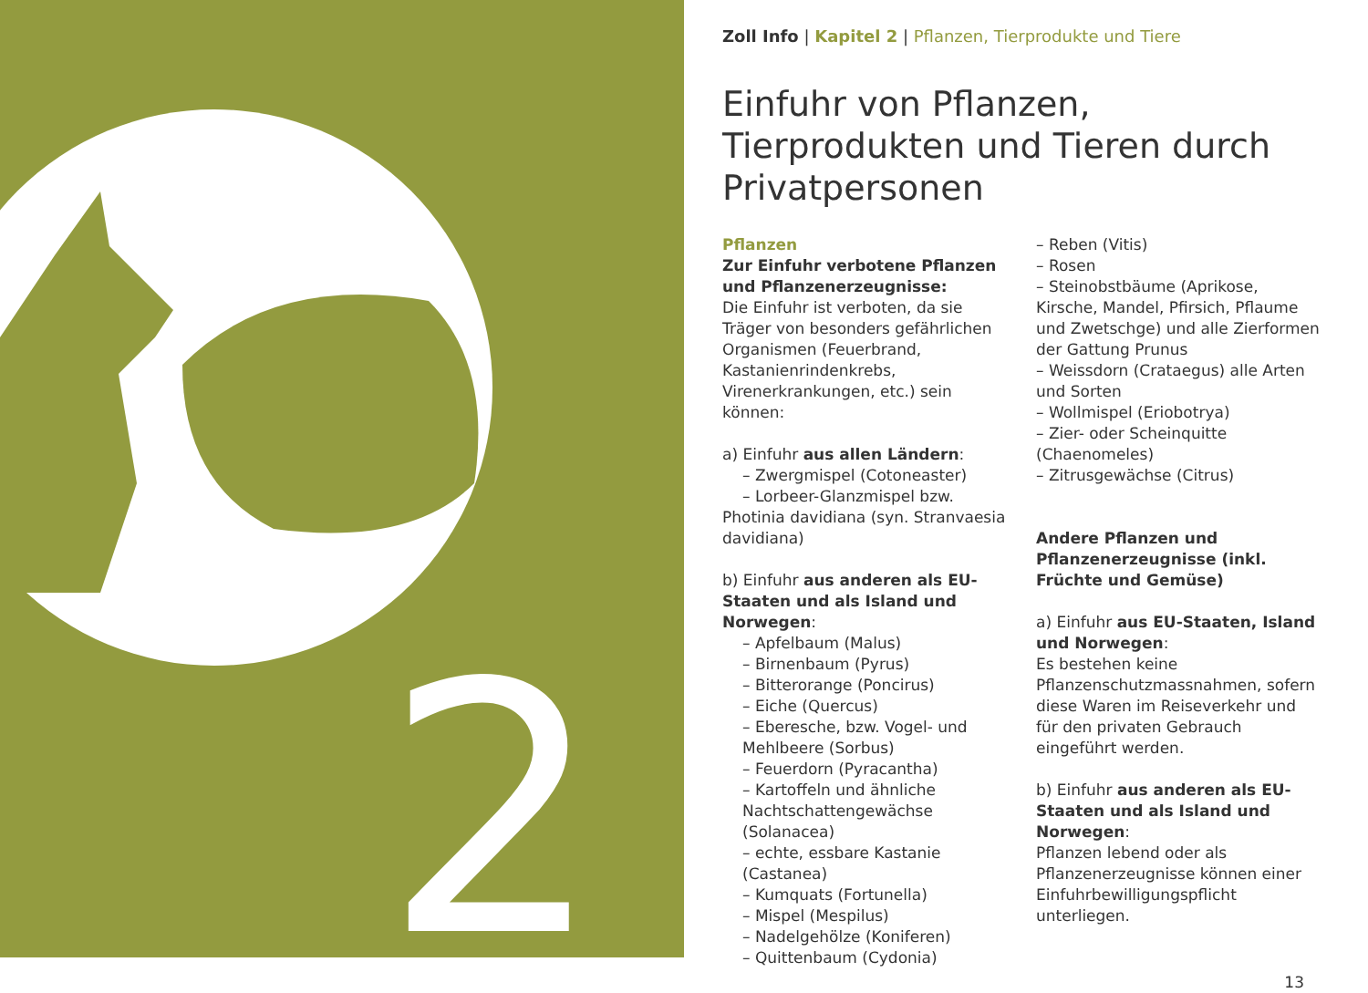2
Zoll Info | Kapitel 2 | Pflanzen, Tierprodukte und Tiere
Einfuhr von Pflanzen, Tierprodukten und Tieren durch Privatpersonen
Pflanzen
Zur Einfuhr verbotene Pflanzen und Pflanzenerzeugnisse:
Die Einfuhr ist verboten, da sie Träger von besonders gefährlichen Organismen (Feuerbrand, Kastanienrindenkrebs, Virenerkrankungen, etc.) sein können:
a) Einfuhr aus allen Ländern:
– Zwergmispel (Cotoneaster)
– Lorbeer-Glanzmispel bzw. Photinia davidiana (syn. Stranvaesia davidiana)
b) Einfuhr aus anderen als EU-Staaten und als Island und Norwegen:
– Apfelbaum (Malus)
– Birnenbaum (Pyrus)
– Bitterorange (Poncirus)
– Eiche (Quercus)
– Eberesche, bzw. Vogel- und Mehlbeere (Sorbus)
– Feuerdorn (Pyracantha)
– Kartoffeln und ähnliche Nachtschattengewächse (Solanacea)
– echte, essbare Kastanie (Castanea)
– Kumquats (Fortunella)
– Mispel (Mespilus)
– Nadelgehölze (Koniferen)
– Quittenbaum (Cydonia)
– Reben (Vitis)
– Rosen
– Steinobstbäume (Aprikose, Kirsche, Mandel, Pfirsich, Pflaume und Zwetschge) und alle Zierformen der Gattung Prunus
– Weissdorn (Crataegus) alle Arten und Sorten
– Wollmispel (Eriobotrya)
– Zier- oder Scheinquitte (Chaenomeles)
– Zitrusgewächse (Citrus)
Andere Pflanzen und Pflanzenerzeugnisse (inkl. Früchte und Gemüse)
a) Einfuhr aus EU-Staaten, Island und Norwegen:
Es bestehen keine Pflanzenschutzmassnahmen, sofern diese Waren im Reiseverkehr und für den privaten Gebrauch eingeführt werden.
b) Einfuhr aus anderen als EU-Staaten und als Island und Norwegen:
Pflanzen lebend oder als Pflanzenerzeugnisse können einer Einfuhrbewilligungspflicht unterliegen.
13